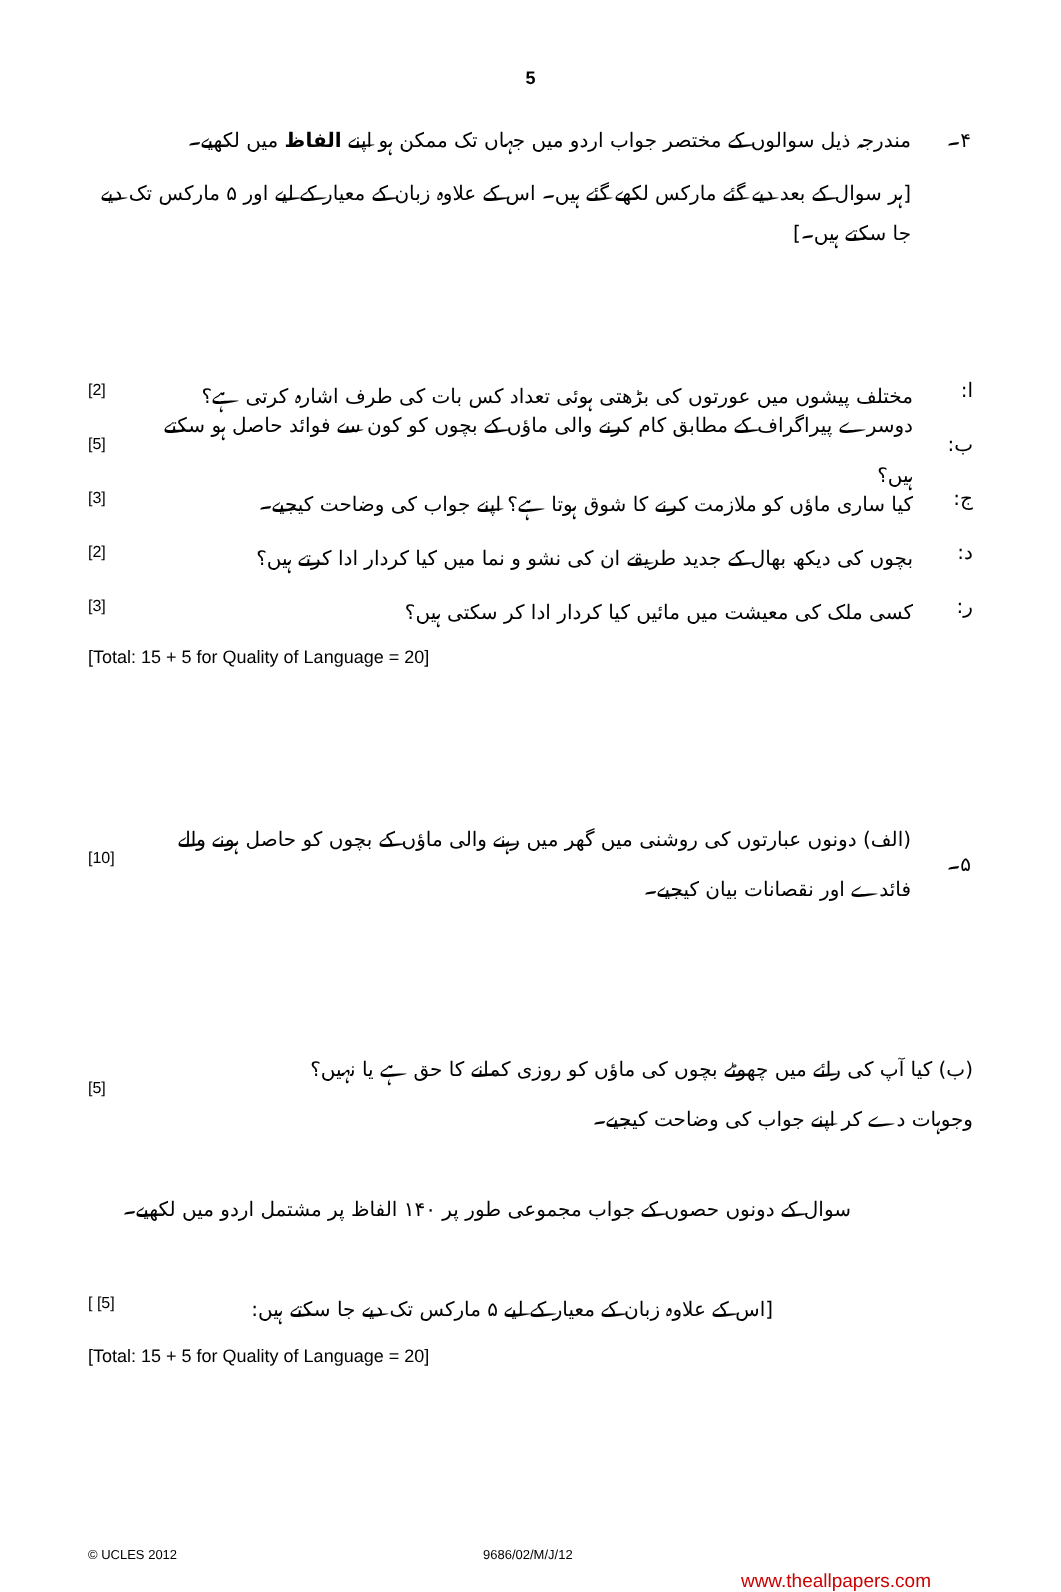5
۴۔
مندرجہ ذیل سوالوں کے مختصر جواب اردو میں جہاں تک ممکن ہو اپنے الفاظ میں لکھیے۔
[ہر سوال کے بعد دیے گئے مارکس لکھے گئے ہیں۔ اس کے علاوہ زبان کے معیار کے لیے اور ۵ مارکس تک دیے جا سکتے ہیں۔]
ا:
مختلف پیشوں میں عورتوں کی بڑھتی ہوئی تعداد کس بات کی طرف اشارہ کرتی ہے؟
[2]
ب:
دوسرے پیراگراف کے مطابق کام کرنے والی ماؤں کے بچوں کو کون سے فوائد حاصل ہو سکتے ہیں؟
[5]
ج:
کیا ساری ماؤں کو ملازمت کرنے کا شوق ہوتا ہے؟ اپنے جواب کی وضاحت کیجیے۔
[3]
د:
بچوں کی دیکھ بھال کے جدید طریقے ان کی نشو و نما میں کیا کردار ادا کرتے ہیں؟
[2]
ر:
کسی ملک کی معیشت میں مائیں کیا کردار ادا کر سکتی ہیں؟
[3]
[Total: 15 + 5 for Quality of Language = 20]
۵۔
(الف) دونوں عبارتوں کی روشنی میں گھر میں رہنے والی ماؤں کے بچوں کو حاصل ہونے والے
فائدے اور نقصانات بیان کیجیے۔
[10]
(ب) کیا آپ کی رائے میں چھوٹے بچوں کی ماؤں کو روزی کمانے کا حق ہے یا نہیں؟
وجوہات دے کر اپنے جواب کی وضاحت کیجیے۔
[5]
سوال کے دونوں حصوں کے جواب مجموعی طور پر ۱۴۰ الفاظ پر مشتمل اردو میں لکھیے۔
[اس کے علاوہ زبان کے معیار کے لیے ۵ مارکس تک دیے جا سکتے ہیں:
[ [5]
[Total: 15 + 5 for Quality of Language = 20]
© UCLES 2012 9686/02/M/J/12
www.theallpapers.com